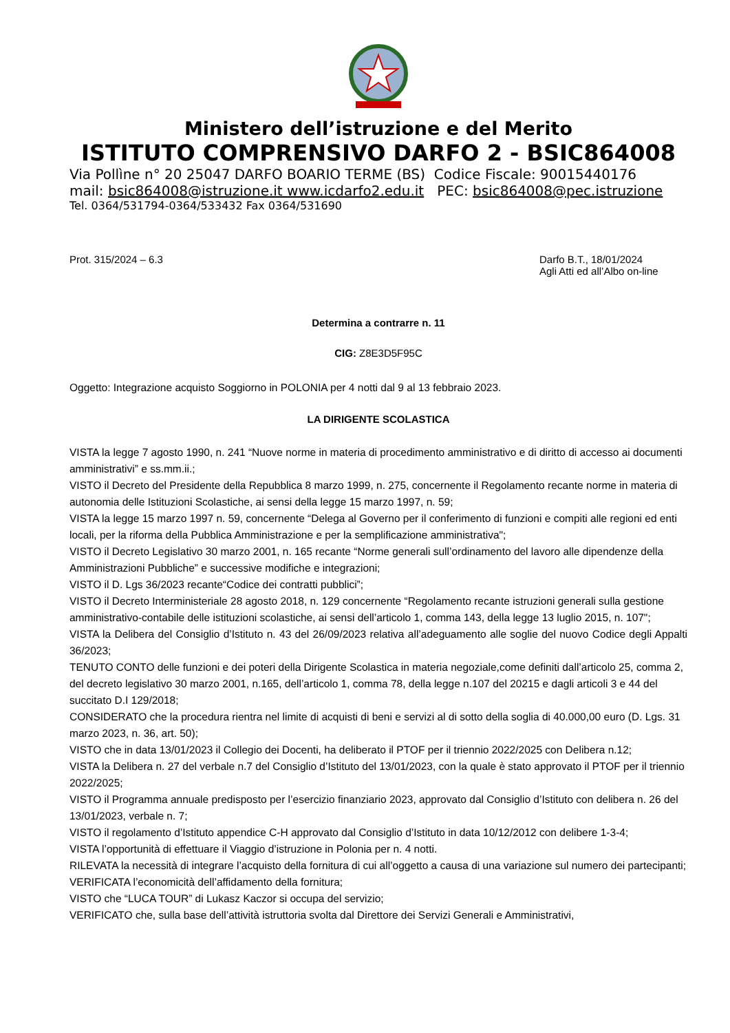Ministero dell’istruzione e del Merito
ISTITUTO COMPRENSIVO DARFO 2 - BSIC864008
Via Pollìne n° 20 25047 DARFO BOARIO TERME (BS) Codice Fiscale: 90015440176
mail: bsic864008@istruzione.it www.icdarfo2.edu.it PEC: bsic864008@pec.istruzione
Tel. 0364/531794-0364/533432 Fax 0364/531690
Prot. 315/2024 – 6.3 Darfo B.T., 18/01/2024
Agli Atti ed all’Albo on-line
Determina a contrarre n. 11
CIG: Z8E3D5F95C
Oggetto: Integrazione acquisto Soggiorno in POLONIA per 4 notti dal 9 al 13 febbraio 2023.
LA DIRIGENTE SCOLASTICA
VISTA la legge 7 agosto 1990, n. 241 “Nuove norme in materia di procedimento amministrativo e di diritto di accesso ai documenti amministrativi” e ss.mm.ii.;
VISTO il Decreto del Presidente della Repubblica 8 marzo 1999, n. 275, concernente il Regolamento recante norme in materia di autonomia delle Istituzioni Scolastiche, ai sensi della legge 15 marzo 1997, n. 59;
VISTA la legge 15 marzo 1997 n. 59, concernente “Delega al Governo per il conferimento di funzioni e compiti alle regioni ed enti locali, per la riforma della Pubblica Amministrazione e per la semplificazione amministrativa";
VISTO il Decreto Legislativo 30 marzo 2001, n. 165 recante “Norme generali sull’ordinamento del lavoro alle dipendenze della Amministrazioni Pubbliche” e successive modifiche e integrazioni;
VISTO il D. Lgs 36/2023 recante“Codice dei contratti pubblici”;
VISTO il Decreto Interministeriale 28 agosto 2018, n. 129 concernente “Regolamento recante istruzioni generali sulla gestione amministrativo-contabile delle istituzioni scolastiche, ai sensi dell’articolo 1, comma 143, della legge 13 luglio 2015, n. 107";
VISTA la Delibera del Consiglio d’Istituto n. 43 del 26/09/2023 relativa all’adeguamento alle soglie del nuovo Codice degli Appalti 36/2023;
TENUTO CONTO delle funzioni e dei poteri della Dirigente Scolastica in materia negoziale,come definiti dall’articolo 25, comma 2, del decreto legislativo 30 marzo 2001, n.165, dell’articolo 1, comma 78, della legge n.107 del 20215 e dagli articoli 3 e 44 del succitato D.I 129/2018;
CONSIDERATO che la procedura rientra nel limite di acquisti di beni e servizi al di sotto della soglia di 40.000,00 euro (D. Lgs. 31 marzo 2023, n. 36, art. 50);
VISTO che in data 13/01/2023 il Collegio dei Docenti, ha deliberato il PTOF per il triennio 2022/2025 con Delibera n.12;
VISTA la Delibera n. 27 del verbale n.7 del Consiglio d’Istituto del 13/01/2023, con la quale è stato approvato il PTOF per il triennio 2022/2025;
VISTO il Programma annuale predisposto per l’esercizio finanziario 2023, approvato dal Consiglio d’Istituto con delibera n. 26 del 13/01/2023, verbale n. 7;
VISTO il regolamento d’Istituto appendice C-H approvato dal Consiglio d’Istituto in data 10/12/2012 con delibere 1-3-4;
VISTA l’opportunità di effettuare il Viaggio d’istruzione in Polonia per n. 4 notti.
RILEVATA la necessità di integrare l’acquisto della fornitura di cui all’oggetto a causa di una variazione sul numero dei partecipanti;
VERIFICATA l’economicità dell’affidamento della fornitura;
VISTO che “LUCA TOUR” di Lukasz Kaczor si occupa del servizio;
VERIFICATO che, sulla base dell’attività istruttoria svolta dal Direttore dei Servizi Generali e Amministrativi,